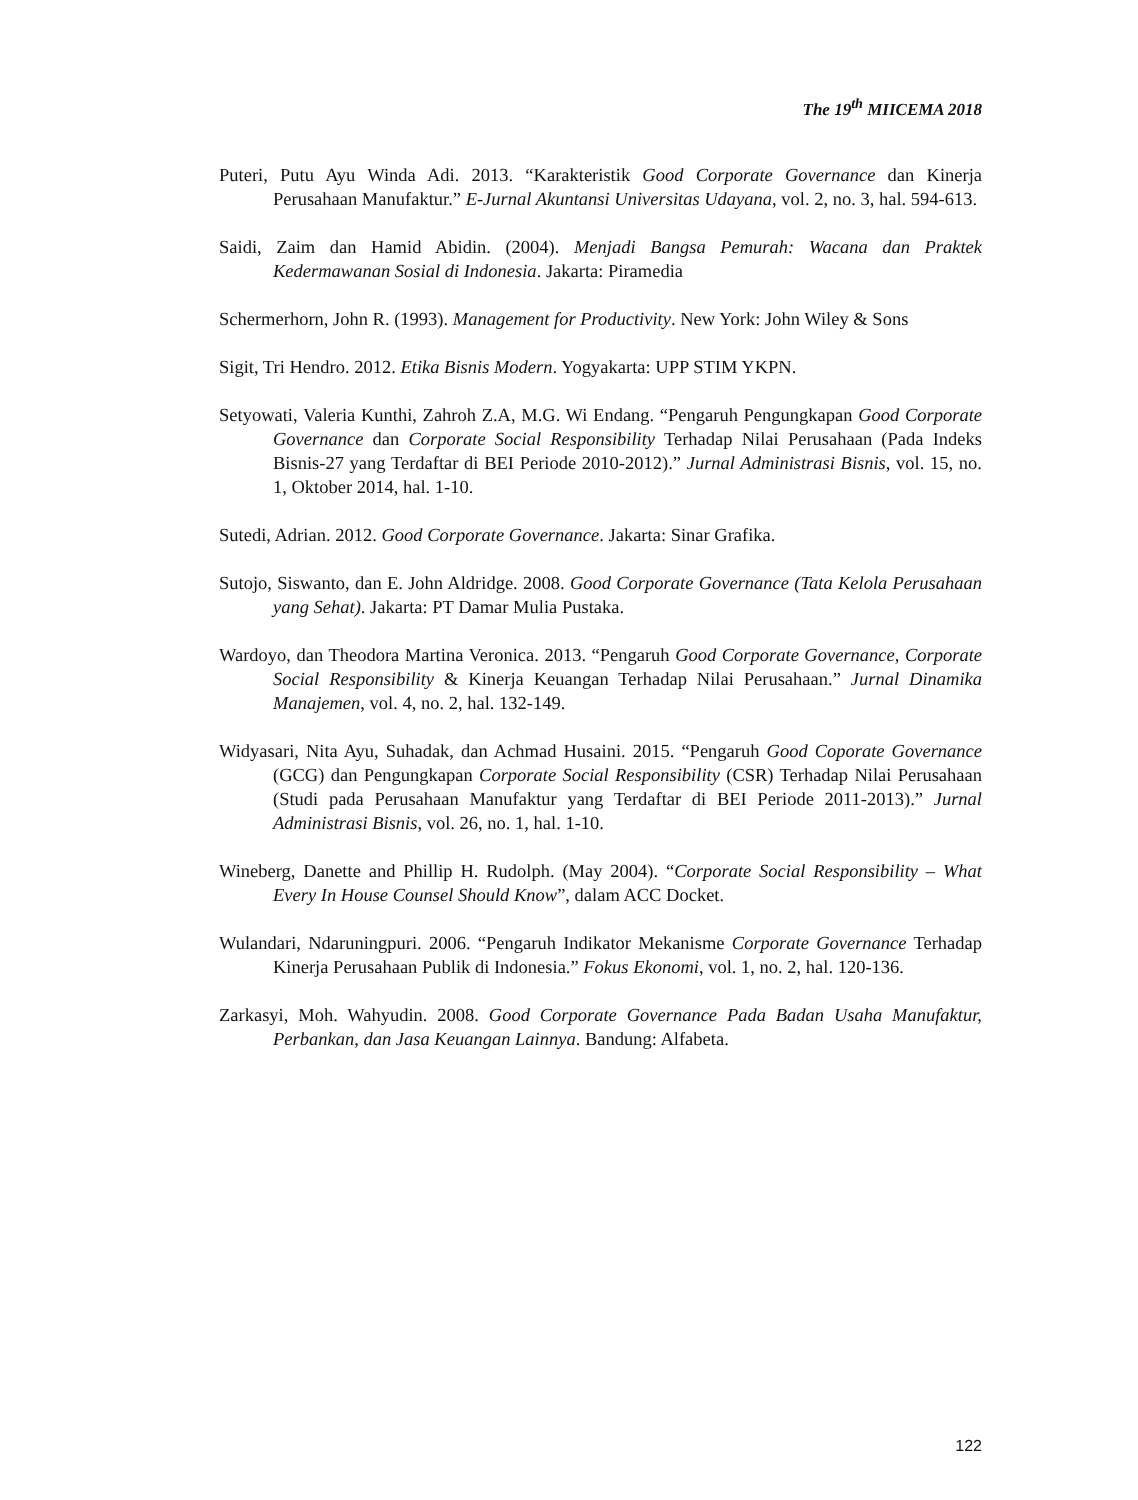The 19<sup>th</sup> MIICEMA 2018
Puteri, Putu Ayu Winda Adi. 2013. “Karakteristik Good Corporate Governance dan Kinerja Perusahaan Manufaktur.” E-Jurnal Akuntansi Universitas Udayana, vol. 2, no. 3, hal. 594-613.
Saidi, Zaim dan Hamid Abidin. (2004). Menjadi Bangsa Pemurah: Wacana dan Praktek Kedermawanan Sosial di Indonesia. Jakarta: Piramedia
Schermerhorn, John R. (1993). Management for Productivity. New York: John Wiley & Sons
Sigit, Tri Hendro. 2012. Etika Bisnis Modern. Yogyakarta: UPP STIM YKPN.
Setyowati, Valeria Kunthi, Zahroh Z.A, M.G. Wi Endang. “Pengaruh Pengungkapan Good Corporate Governance dan Corporate Social Responsibility Terhadap Nilai Perusahaan (Pada Indeks Bisnis-27 yang Terdaftar di BEI Periode 2010-2012).” Jurnal Administrasi Bisnis, vol. 15, no. 1, Oktober 2014, hal. 1-10.
Sutedi, Adrian. 2012. Good Corporate Governance. Jakarta: Sinar Grafika.
Sutojo, Siswanto, dan E. John Aldridge. 2008. Good Corporate Governance (Tata Kelola Perusahaan yang Sehat). Jakarta: PT Damar Mulia Pustaka.
Wardoyo, dan Theodora Martina Veronica. 2013. “Pengaruh Good Corporate Governance, Corporate Social Responsibility & Kinerja Keuangan Terhadap Nilai Perusahaan.” Jurnal Dinamika Manajemen, vol. 4, no. 2, hal. 132-149.
Widyasari, Nita Ayu, Suhadak, dan Achmad Husaini. 2015. “Pengaruh Good Coporate Governance (GCG) dan Pengungkapan Corporate Social Responsibility (CSR) Terhadap Nilai Perusahaan (Studi pada Perusahaan Manufaktur yang Terdaftar di BEI Periode 2011-2013).” Jurnal Administrasi Bisnis, vol. 26, no. 1, hal. 1-10.
Wineberg, Danette and Phillip H. Rudolph. (May 2004). “Corporate Social Responsibility – What Every In House Counsel Should Know”, dalam ACC Docket.
Wulandari, Ndaruningpuri. 2006. “Pengaruh Indikator Mekanisme Corporate Governance Terhadap Kinerja Perusahaan Publik di Indonesia.” Fokus Ekonomi, vol. 1, no. 2, hal. 120-136.
Zarkasyi, Moh. Wahyudin. 2008. Good Corporate Governance Pada Badan Usaha Manufaktur, Perbankan, dan Jasa Keuangan Lainnya. Bandung: Alfabeta.
122